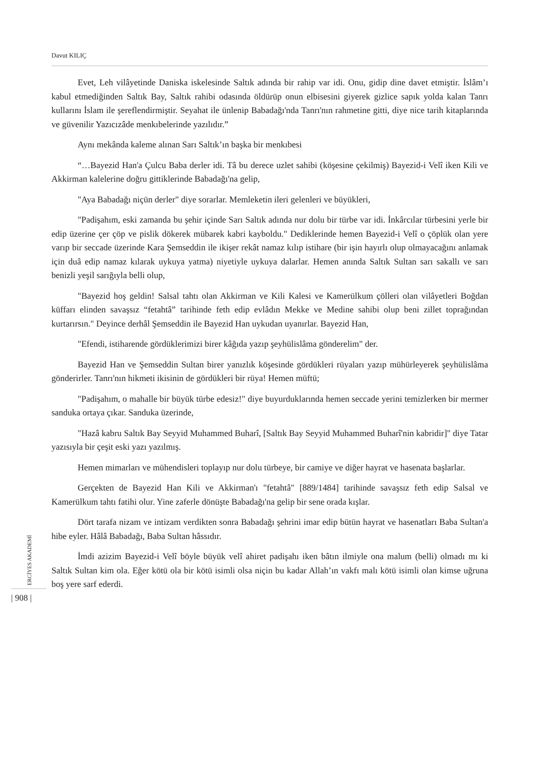Davut KILIÇ
Evet, Leh vilâyetinde Daniska iskelesinde Saltık adında bir rahip var idi. Onu, gidip dine davet etmiştir. İslâm’ı kabul etmediğinden Saltık Bay, Saltık rahibi odasında öldürüp onun elbisesini giyerek gizlice sapık yolda kalan Tanrı kullarını İslam ile şereflendirmiştir. Seyahat ile ünlenip Babadağı'nda Tanrı'nın rahmetine gitti, diye nice tarih kitaplarında ve güvenilir Yazıcızâde menkıbelerinde yazılıdır.”
Aynı mekânda kaleme alınan Sarı Saltık’ın başka bir menkıbesi
“…Bayezid Han'a Çulcu Baba derler idi. Tâ bu derece uzlet sahibi (köşesine çekilmiş) Bayezid-i Velî iken Kili ve Akkirman kalelerine doğru gittiklerinde Babadağı'na gelip,
"Aya Babadağı niçün derler" diye sorarlar. Memleketin ileri gelenleri ve büyükleri,
"Padişahım, eski zamanda bu şehir içinde Sarı Saltık adında nur dolu bir türbe var idi. İnkârcılar türbesini yerle bir edip üzerine çer çöp ve pislik dökerek mübarek kabri kayboldu." Dediklerinde hemen Bayezid-i Velî o çöplük olan yere varıp bir seccade üzerinde Kara Şemseddin ile ikişer rekât namaz kılıp istihare (bir işin hayırlı olup olmayacağını anlamak için duâ edip namaz kılarak uykuya yatma) niyetiyle uykuya dalarlar. Hemen anında Saltık Sultan sarı sakallı ve sarı benizli yeşil sarığıyla belli olup,
"Bayezid hoş geldin! Salsal tahtı olan Akkirman ve Kili Kalesi ve Kamerülkum çölleri olan vilâyetleri Boğdan küffarı elinden savaşsız “fetahtâ” tarihinde feth edip evlâdın Mekke ve Medine sahibi olup beni zillet toprağından kurtarırsın." Deyince derhâl Şemseddin ile Bayezid Han uykudan uyanırlar. Bayezid Han,
"Efendi, istiharende gördüklerimizi birer kâğıda yazıp şeyhülislâma gönderelim" der.
Bayezid Han ve Şemseddin Sultan birer yanızlık köşesinde gördükleri rüyaları yazıp mühürleyerek şeyhülislâma gönderirler. Tanrı'nın hikmeti ikisinin de gördükleri bir rüya! Hemen müftü;
"Padişahım, o mahalle bir büyük türbe edesiz!" diye buyurduklarında hemen seccade yerini temizlerken bir mermer sanduka ortaya çıkar. Sanduka üzerinde,
"Hazâ kabru Saltık Bay Seyyid Muhammed Buharî, [Saltık Bay Seyyid Muhammed Buharî'nin kabridir]" diye Tatar yazısıyla bir çeşit eski yazı yazılmış.
Hemen mimarları ve mühendisleri toplayıp nur dolu türbeye, bir camiye ve diğer hayrat ve hasenata başlarlar.
Gerçekten de Bayezid Han Kili ve Akkirman'ı "fetahtâ" [889/1484] tarihinde savaşsız feth edip Salsal ve Kamerülkum tahtı fatihi olur. Yine zaferle dönüşte Babadağı'na gelip bir sene orada kışlar.
Dört tarafa nizam ve intizam verdikten sonra Babadağı şehrini imar edip bütün hayrat ve hasenatları Baba Sultan'a hibe eyler. Hâlâ Babadağı, Baba Sultan hâssıdır.
İmdi azizim Bayezid-i Velî böyle büyük velî ahiret padişahı iken bâtın ilmiyle ona malum (belli) olmadı mı ki Saltık Sultan kim ola. Eğer kötü ola bir kötü isimli olsa niçin bu kadar Allah’ın vakfı malı kötü isimli olan kimse uğruna boş yere sarf ederdi.
ERCİYES AKADEMİ
| 908 |